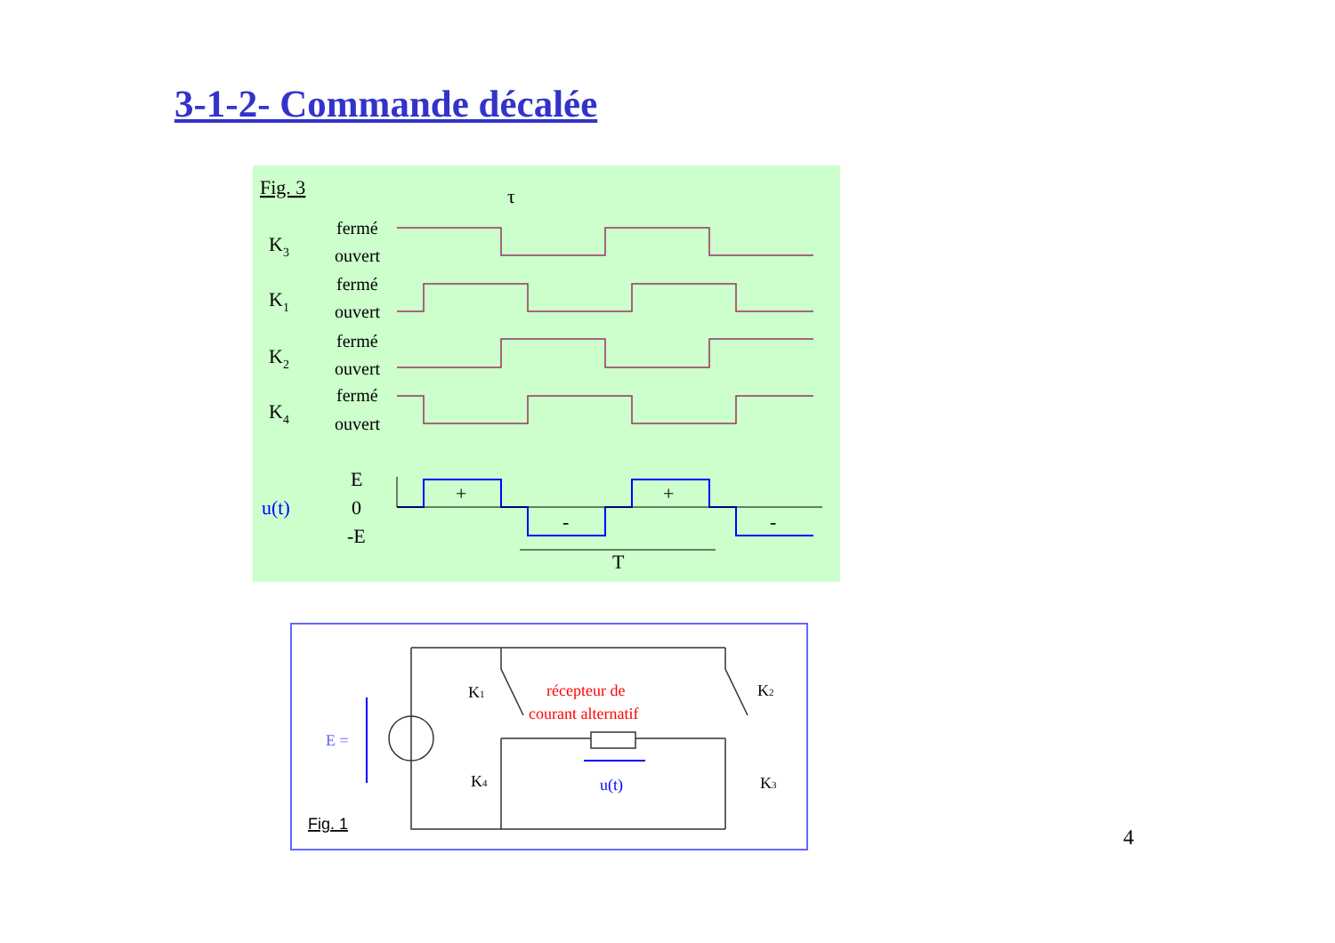3-1-2- Commande décalée
Fig. 3
τ
K3
K1
K2
K4
fermé
ouvert
fermé
ouvert
fermé
ouvert
fermé
ouvert
u(t)
E
0
-E
+
+
-
-
T
E =
récepteur de
courant alternatif
u(t)
K1
K2
K4
K3
Fig. 1
4